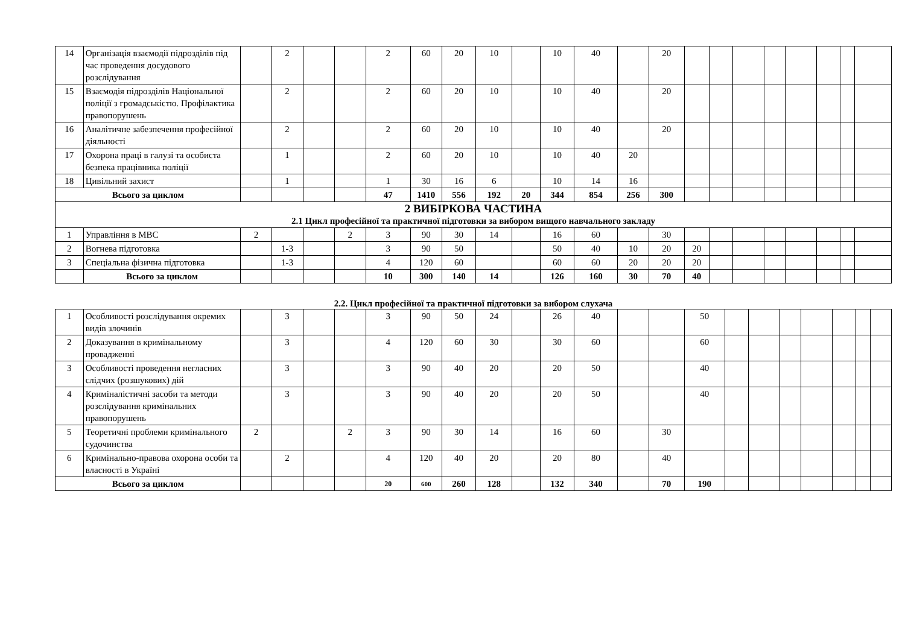| 14 | Організація взаємодії підрозділів під час проведення досудового розслідування | | 2 | | | 2 | 60 | 20 | 10 | | 10 | 40 | | 20 | | | | | | | | |
| 15 | Взаємодія підрозділів Національної поліції з громадськістю. Профілактика правопорушень | | 2 | | | 2 | 60 | 20 | 10 | | 10 | 40 | | 20 | | | | | | | | |
| 16 | Аналітичне забезпечення професійної діяльності | | 2 | | | 2 | 60 | 20 | 10 | | 10 | 40 | | 20 | | | | | | | | |
| 17 | Охорона праці в галузі та особиста безпека працівника поліції | | 1 | | | 2 | 60 | 20 | 10 | | 10 | 40 | 20 | | | | | | | | | |
| 18 | Цивільний захист | | 1 | | | 1 | 30 | 16 | 6 | | 10 | 14 | 16 | | | | | | | | | |
| Всього за циклом | | | | | | 47 | 1410 | 556 | 192 | 20 | 344 | 854 | 256 | 300 | | | | | | | | |
| 2 ВИБІРКОВА ЧАСТИНА 2.1 Цикл професійної та практичної підготовки за вибором вищого навчального закладу | | | | | | | | | | | | | | | | | | | | | | |
| 1 | Управління в МВС | 2 | | | 2 | 3 | 90 | 30 | 14 | | 16 | 60 | | 30 | | | | | | | | |
| 2 | Вогнева підготовка | | 1-3 | | | 3 | 90 | 50 | | | 50 | 40 | 10 | 20 | 20 | | | | | | | |
| 3 | Спеціальна фізична підготовка | | 1-3 | | | 4 | 120 | 60 | | | 60 | 60 | 20 | 20 | 20 | | | | | | | |
| | Всього за циклом | | | | | 10 | 300 | 140 | 14 | | 126 | 160 | 30 | 70 | 40 | | | | | | | |
2.2. Цикл професійної та практичної підготовки за вибором слухача
| 1 | Особливості розслідування окремих видів злочинів | | 3 | | | 3 | 90 | 50 | 24 | | 26 | 40 | | | 50 | | | | | | | |
| 2 | Доказування в кримінальному провадженні | | 3 | | | 4 | 120 | 60 | 30 | | 30 | 60 | | | 60 | | | | | | | |
| 3 | Особливості проведення негласних слідчих (розшукових) дій | | 3 | | | 3 | 90 | 40 | 20 | | 20 | 50 | | | 40 | | | | | | | |
| 4 | Криміналістичні засоби та методи розслідування кримінальних правопорушень | | 3 | | | 3 | 90 | 40 | 20 | | 20 | 50 | | | 40 | | | | | | | |
| 5 | Теоретичні проблеми кримінального судочинства | 2 | | | 2 | 3 | 90 | 30 | 14 | | 16 | 60 | | 30 | | | | | | | | |
| 6 | Кримінально-правова охорона особи та власності в Україні | | 2 | | | 4 | 120 | 40 | 20 | | 20 | 80 | | 40 | | | | | | | | |
| Всього за циклом | | | | | | 20 | 600 | 260 | 128 | | 132 | 340 | | 70 | 190 | | | | | | | |